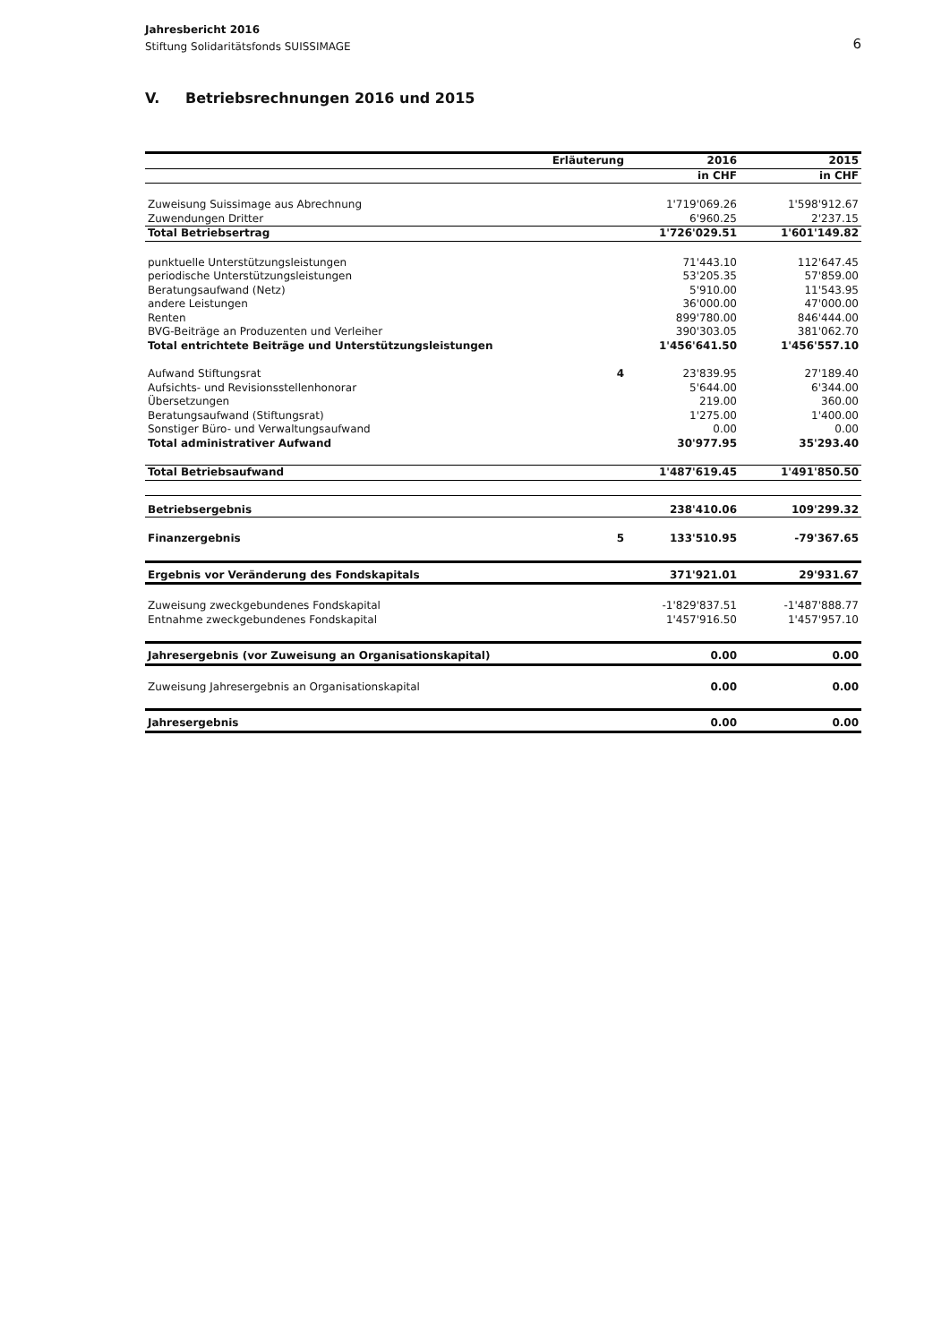Jahresbericht 2016
Stiftung Solidaritätsfonds SUISSIMAGE
6
V. Betriebsrechnungen 2016 und 2015
| | Erläuterung | 2016 | 2015 |
| --- | --- | --- | --- |
| | | in CHF | in CHF |
| Zuweisung Suissimage aus Abrechnung | | 1'719'069.26 | 1'598'912.67 |
| Zuwendungen Dritter | | 6'960.25 | 2'237.15 |
| Total Betriebsertrag | | 1'726'029.51 | 1'601'149.82 |
| punktuelle Unterstützungsleistungen | | 71'443.10 | 112'647.45 |
| periodische Unterstützungsleistungen | | 53'205.35 | 57'859.00 |
| Beratungsaufwand (Netz) | | 5'910.00 | 11'543.95 |
| andere Leistungen | | 36'000.00 | 47'000.00 |
| Renten | | 899'780.00 | 846'444.00 |
| BVG-Beiträge an Produzenten und Verleiher | | 390'303.05 | 381'062.70 |
| Total entrichtete Beiträge und Unterstützungsleistungen | | 1'456'641.50 | 1'456'557.10 |
| Aufwand Stiftungsrat | 4 | 23'839.95 | 27'189.40 |
| Aufsichts- und Revisionsstellenhonorar | | 5'644.00 | 6'344.00 |
| Übersetzungen | | 219.00 | 360.00 |
| Beratungsaufwand (Stiftungsrat) | | 1'275.00 | 1'400.00 |
| Sonstiger Büro- und Verwaltungsaufwand | | 0.00 | 0.00 |
| Total administrativer Aufwand | | 30'977.95 | 35'293.40 |
| Total Betriebsaufwand | | 1'487'619.45 | 1'491'850.50 |
| Betriebsergebnis | | 238'410.06 | 109'299.32 |
| Finanzergebnis | 5 | 133'510.95 | -79'367.65 |
| Ergebnis vor Veränderung des Fondskapitals | | 371'921.01 | 29'931.67 |
| Zuweisung zweckgebundenes Fondskapital | | -1'829'837.51 | -1'487'888.77 |
| Entnahme zweckgebundenes Fondskapital | | 1'457'916.50 | 1'457'957.10 |
| Jahresergebnis (vor Zuweisung an Organisationskapital) | | 0.00 | 0.00 |
| Zuweisung Jahresergebnis an Organisationskapital | | 0.00 | 0.00 |
| Jahresergebnis | | 0.00 | 0.00 |